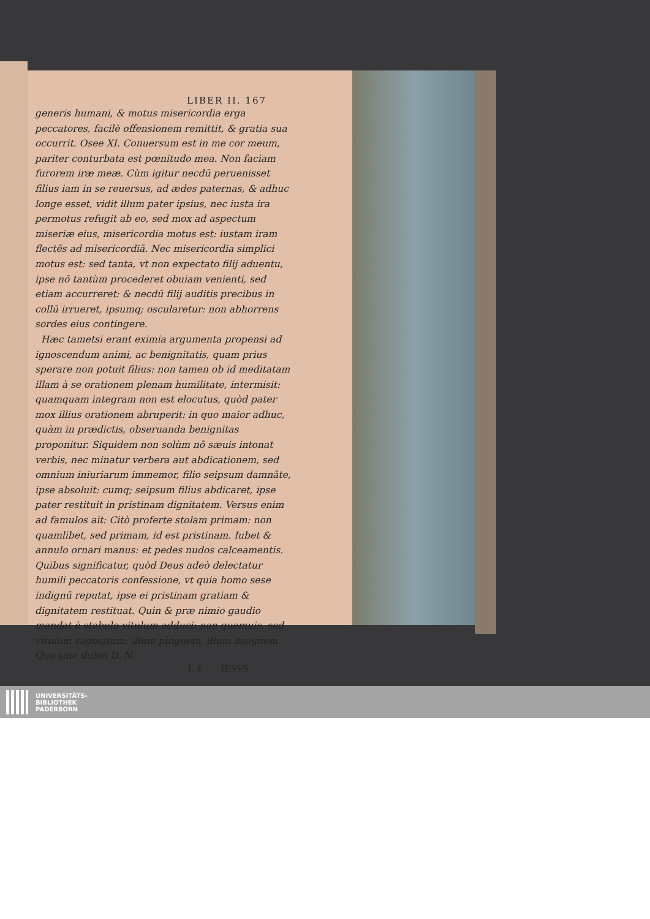LIBER II. 167
generis humani, & motus misericordia erga peccatores, facilè offensionem remittit, & gratia sua occurrit. Osee XI. Conuersum est in me cor meum, pariter conturbata est pœnitudo mea. Non faciam furorem iræ meæ. Cùm igitur necdū peruenisset filius iam in se reuersus, ad ædes paternas, & adhuc longe esset, vidit illum pater ipsius, nec iusta ira permotus refugit ab eo, sed mox ad aspectum miseriæ eius, misericordia motus est: iustam iram flectēs ad misericordiā. Nec misericordia simplici motus est: sed tanta, vt non expectato filij aduentu, ipse nō tantùm procederet obuiam venienti, sed etiam accurreret: & necdū filij auditis precibus in collū irrueret, ipsumq; oscularetur: non abhorrens sordes eius contingere.
Hæc tametsi erant eximia argumenta propensi ad ignoscendum animi, ac benignitatis, quam prius sperare non potuit filius: non tamen ob id meditatam illam à se orationem plenam humilitate, intermisit: quamquam integram non est elocutus, quòd pater mox illius orationem abruperit: in quo maior adhuc, quàm in prædictis, obseruanda benignitas proponitur. Siquidem non solùm nō sæuis intonat verbis, nec minatur verbera aut abdicationem, sed omnium iniuriarum immemor, filio seipsum damnāte, ipse absoluit: cumq; seipsum filius abdicaret, ipse pater restituit in pristinam dignitatem. Versus enim ad famulos ait: Citò proferte stolam primam: non quamlibet, sed primam, id est pristinam. Iubet & annulo ornari manus: et pedes nudos calceamentis. Quibus significatur, quòd Deus adeò delectatur humili peccatoris confessione, vt quia homo sese indignū reputat, ipse ei pristinam gratiam & dignitatem restituat. Quin & præ nimio gaudio mandat è stabulo vitulum adduci: non quemuis, sed vitulum saginatum: illum pinguem, illum insignem. Quo sine dubio D. N.
L 4 IESVS
UNIVERSITÄTS-
BIBLIOTHEK
PADERBORN